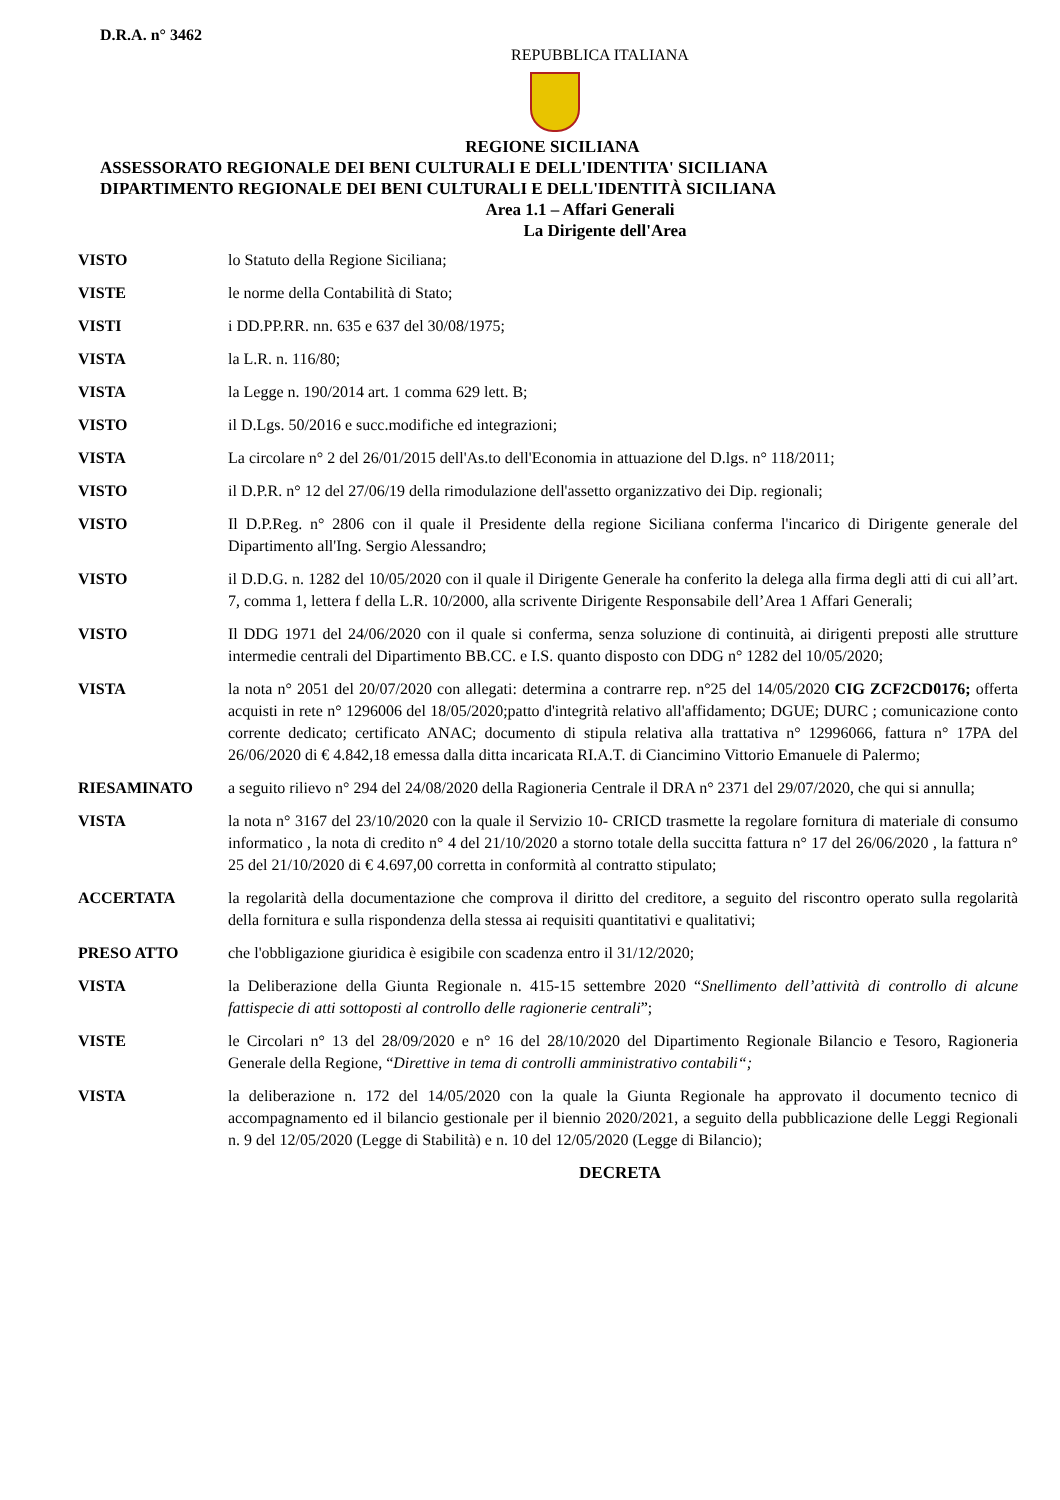D.R.A. n° 3462
REPUBBLICA ITALIANA
REGIONE SICILIANA
ASSESSORATO REGIONALE DEI BENI CULTURALI E DELL'IDENTITA' SICILIANA
DIPARTIMENTO REGIONALE DEI BENI CULTURALI E DELL'IDENTITÀ SICILIANA
Area 1.1 – Affari Generali
La Dirigente dell'Area
VISTO lo Statuto della Regione Siciliana;
VISTE le norme della Contabilità di Stato;
VISTI i DD.PP.RR. nn. 635 e 637 del 30/08/1975;
VISTA la L.R. n. 116/80;
VISTA la Legge n. 190/2014 art. 1 comma 629 lett. B;
VISTO il D.Lgs. 50/2016 e succ.modifiche ed integrazioni;
VISTA La circolare n° 2 del 26/01/2015 dell'As.to dell'Economia in attuazione del D.lgs. n° 118/2011;
VISTO il D.P.R. n° 12 del 27/06/19 della rimodulazione dell'assetto organizzativo dei Dip. regionali;
VISTO Il D.P.Reg. n° 2806 con il quale il Presidente della regione Siciliana conferma l'incarico di Dirigente generale del Dipartimento all'Ing. Sergio Alessandro;
VISTO il D.D.G. n. 1282 del 10/05/2020 con il quale il Dirigente Generale ha conferito la delega alla firma degli atti di cui all’art. 7, comma 1, lettera f della L.R. 10/2000, alla scrivente Dirigente Responsabile dell’Area 1 Affari Generali;
VISTO Il DDG 1971 del 24/06/2020 con il quale si conferma, senza soluzione di continuità, ai dirigenti preposti alle strutture intermedie centrali del Dipartimento BB.CC. e I.S. quanto disposto con DDG n° 1282 del 10/05/2020;
VISTA la nota n° 2051 del 20/07/2020 con allegati: determina a contrarre rep. n°25 del 14/05/2020 CIG ZCF2CD0176; offerta acquisti in rete n° 1296006 del 18/05/2020;patto d'integrità relativo all'affidamento; DGUE; DURC ; comunicazione conto corrente dedicato; certificato ANAC; documento di stipula relativa alla trattativa n° 12996066, fattura n° 17PA del 26/06/2020 di € 4.842,18 emessa dalla ditta incaricata RI.A.T. di Ciancimino Vittorio Emanuele di Palermo;
RIESAMINATO a seguito rilievo n° 294 del 24/08/2020 della Ragioneria Centrale il DRA n° 2371 del 29/07/2020, che qui si annulla;
VISTA la nota n° 3167 del 23/10/2020 con la quale il Servizio 10- CRICD trasmette la regolare fornitura di materiale di consumo informatico , la nota di credito n° 4 del 21/10/2020 a storno totale della succitta fattura n° 17 del 26/06/2020 , la fattura n° 25 del 21/10/2020 di € 4.697,00 corretta in conformità al contratto stipulato;
ACCERTATA la regolarità della documentazione che comprova il diritto del creditore, a seguito del riscontro operato sulla regolarità della fornitura e sulla rispondenza della stessa ai requisiti quantitativi e qualitativi;
PRESO ATTO che l'obbligazione giuridica è esigibile con scadenza entro il 31/12/2020;
VISTA la Deliberazione della Giunta Regionale n. 415-15 settembre 2020 “Snellimento dell’attività di controllo di alcune fattispecie di atti sottoposti al controllo delle ragionerie centrali”;
VISTE le Circolari n° 13 del 28/09/2020 e n° 16 del 28/10/2020 del Dipartimento Regionale Bilancio e Tesoro, Ragioneria Generale della Regione, “Direttive in tema di controlli amministrativo contabili“;
VISTA la deliberazione n. 172 del 14/05/2020 con la quale la Giunta Regionale ha approvato il documento tecnico di accompagnamento ed il bilancio gestionale per il biennio 2020/2021, a seguito della pubblicazione delle Leggi Regionali n. 9 del 12/05/2020 (Legge di Stabilità) e n. 10 del 12/05/2020 (Legge di Bilancio);
DECRETA